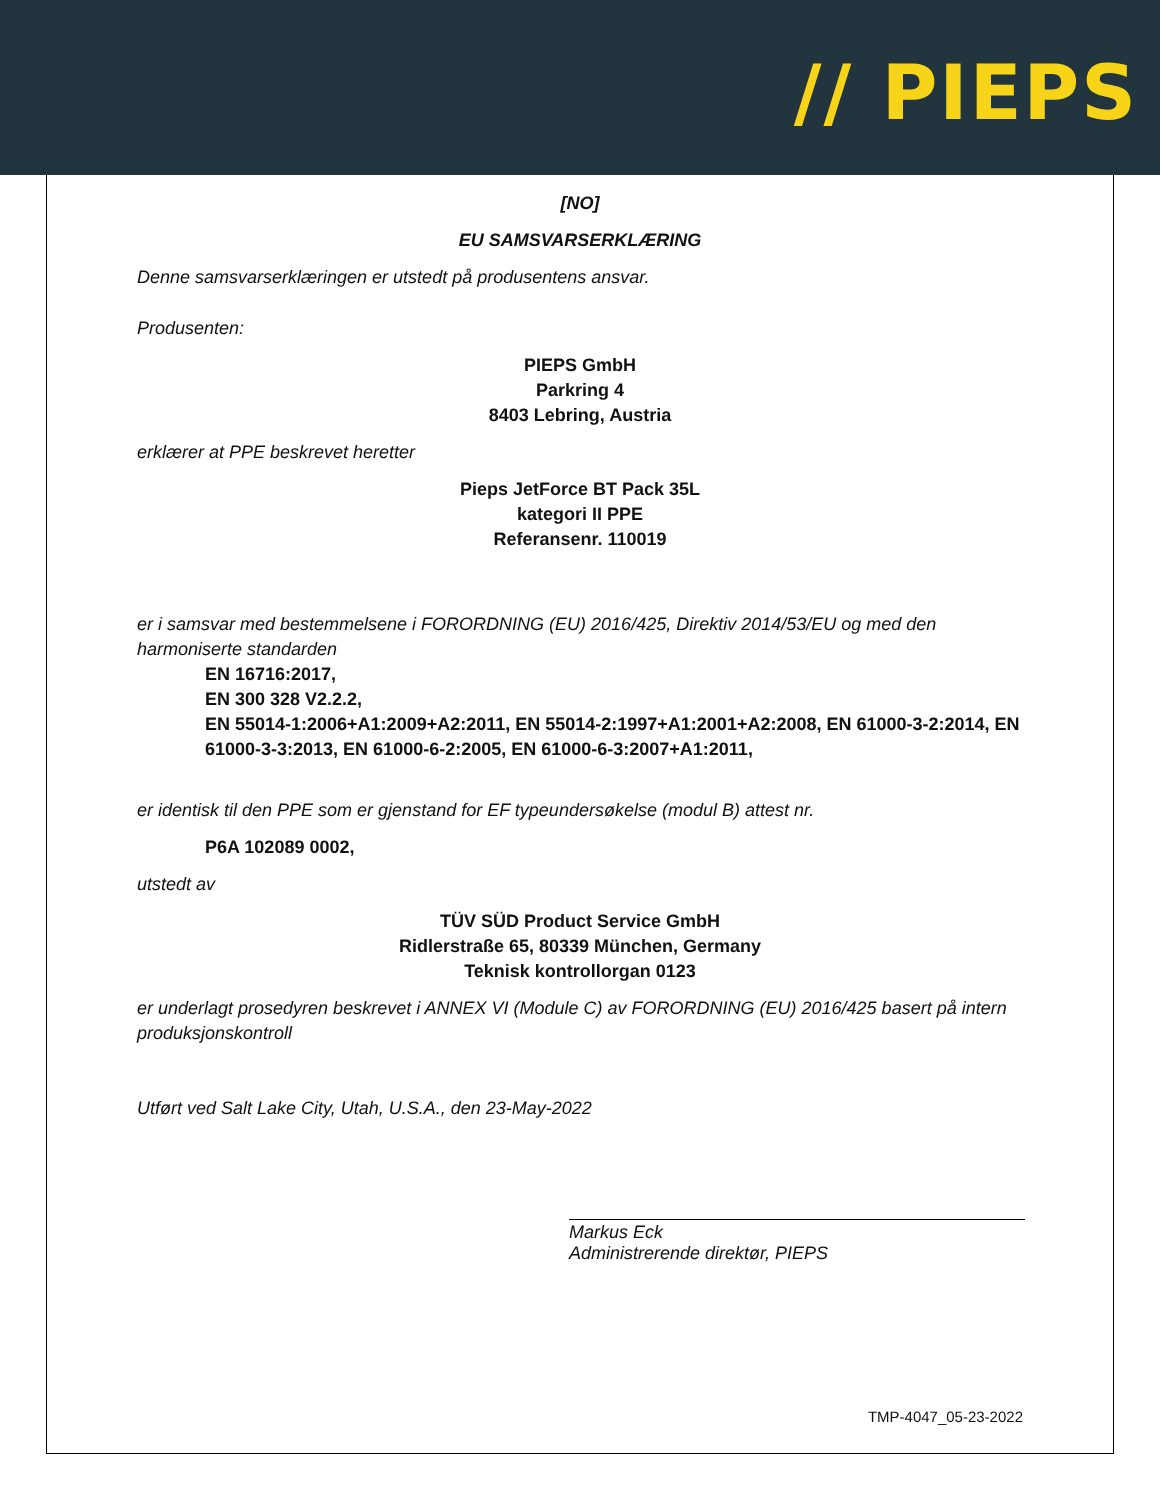// PIEPS
[NO]
EU SAMSVARSERKLÆRING
Denne samsvarserklæringen er utstedt på produsentens ansvar.
Produsenten:
PIEPS GmbH
Parkring 4
8403 Lebring, Austria
erklærer at PPE beskrevet heretter
Pieps JetForce BT Pack 35L
kategori II PPE
Referansenr. 110019
er i samsvar med bestemmelsene i FORORDNING (EU) 2016/425, Direktiv 2014/53/EU og med den harmoniserte standarden
EN 16716:2017,
EN 300 328 V2.2.2,
EN 55014-1:2006+A1:2009+A2:2011, EN 55014-2:1997+A1:2001+A2:2008, EN 61000-3-2:2014, EN 61000-3-3:2013, EN 61000-6-2:2005, EN 61000-6-3:2007+A1:2011,
er identisk til den PPE som er gjenstand for EF typeundersøkelse (modul B) attest nr.
P6A 102089 0002,
utstedt av
TÜV SÜD Product Service GmbH
Ridlerstraße 65, 80339 München, Germany
Teknisk kontrollorgan 0123
er underlagt prosedyren beskrevet i ANNEX VI (Module C) av FORORDNING (EU) 2016/425 basert på intern produksjonskontroll
Utført ved Salt Lake City, Utah, U.S.A., den 23-May-2022
Markus Eck
Administrerende direktør, PIEPS
TMP-4047_05-23-2022